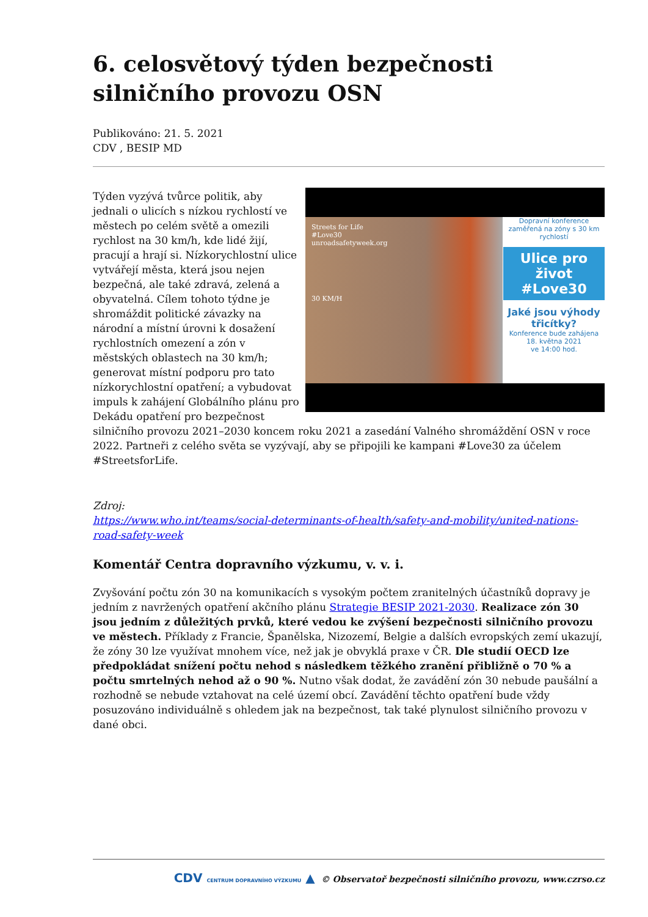6. celosvětový týden bezpečnosti silničního provozu OSN
Publikováno: 21. 5. 2021
CDV , BESIP MD
Streets for Life
#Love30
unroadsafetyweek.org
30 KM/H
Dopravní konference zaměřená na zóny s 30 km rychlostí
Ulice pro život #Love30
Jaké jsou výhody třicítky?
Konference bude zahájena
18. května 2021
ve 14:00 hod.
Týden vyzývá tvůrce politik, aby jednali o ulicích s nízkou rychlostí ve městech po celém světě a omezili rychlost na 30 km/h, kde lidé žijí, pracují a hrají si. Nízkorychlostní ulice vytvářejí města, která jsou nejen bezpečná, ale také zdravá, zelená a obyvatelná. Cílem tohoto týdne je shromáždit politické závazky na národní a místní úrovni k dosažení rychlostních omezení a zón v městských oblastech na 30 km/h; generovat místní podporu pro tato nízkorychlostní opatření; a vybudovat impuls k zahájení Globálního plánu pro Dekádu opatření pro bezpečnost silničního provozu 2021–2030 koncem roku 2021 a zasedání Valného shromáždění OSN v roce 2022. Partneři z celého světa se vyzývají, aby se připojili ke kampani #Love30 za účelem #StreetsforLife.
Zdroj:
https://www.who.int/teams/social-determinants-of-health/safety-and-mobility/united-nations-road-safety-week
Komentář Centra dopravního výzkumu, v. v. i.
Zvyšování počtu zón 30 na komunikacích s vysokým počtem zranitelných účastníků dopravy je jedním z navržených opatření akčního plánu Strategie BESIP 2021-2030. Realizace zón 30 jsou jedním z důležitých prvků, které vedou ke zvýšení bezpečnosti silničního provozu ve městech. Příklady z Francie, Španělska, Nizozemí, Belgie a dalších evropských zemí ukazují, že zóny 30 lze využívat mnohem více, než jak je obvyklá praxe v ČR. Dle studií OECD lze předpokládat snížení počtu nehod s následkem těžkého zranění přibližně o 70 % a počtu smrtelných nehod až o 90 %. Nutno však dodat, že zavádění zón 30 nebude paušální a rozhodně se nebude vztahovat na celé území obcí. Zavádění těchto opatření bude vždy posuzováno individuálně s ohledem jak na bezpečnost, tak také plynulost silničního provozu v dané obci.
CDV CENTRUM DOPRAVNÍHO VÝZKUMU ▲ © Observatoř bezpečnosti silničního provozu, www.czrso.cz